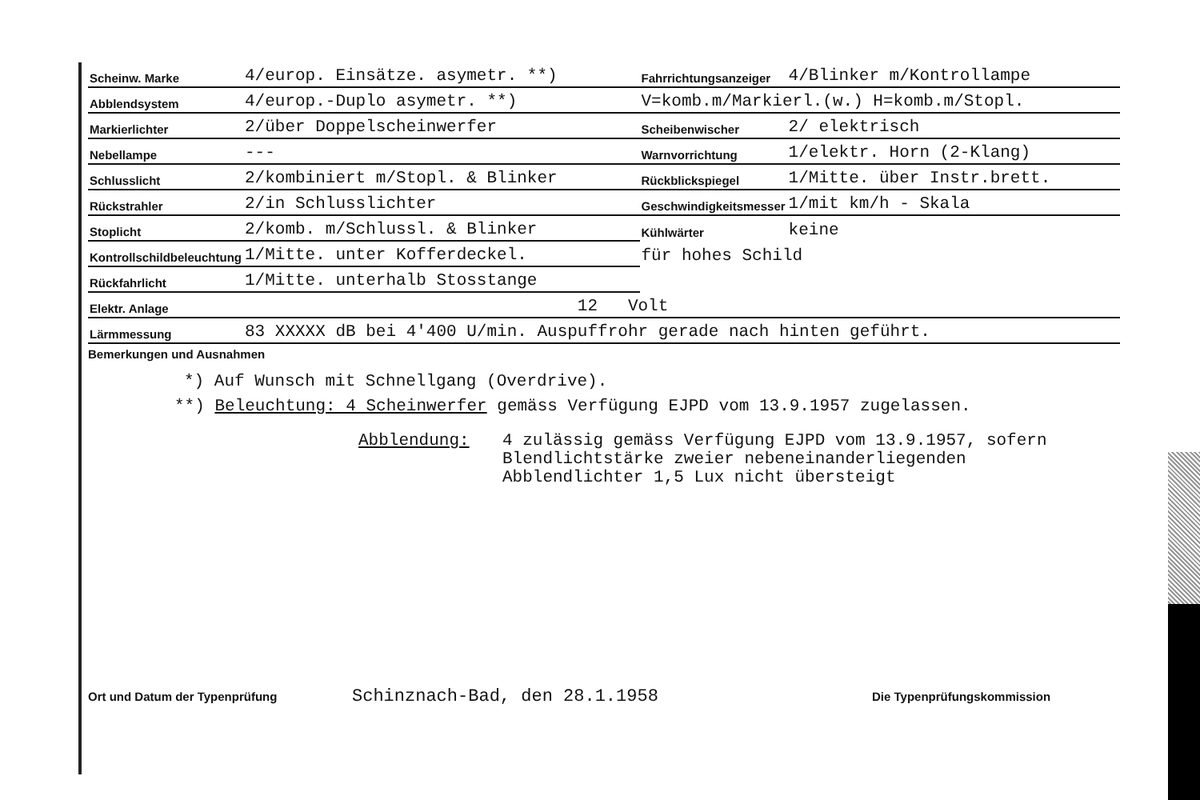| Scheinw. Marke | 4/europ. Einsätze. asymetr. **) | Fahrrichtungsanzeiger | 4/Blinker m/Kontrollampe |
| Abblendsystem | 4/europ.-Duplo asymetr. **) | V=komb.m/Markierl.(w.) H=komb.m/Stopl. | |
| Markierlichter | 2/über Doppelscheinwerfer | Scheibenwischer | 2/ elektrisch |
| Nebellampe | --- | Warnvorrichtung | 1/elektr. Horn (2-Klang) |
| Schlusslicht | 2/kombiniert m/Stopl. & Blinker | Rückblickspiegel | 1/Mitte. über Instr.brett. |
| Rückstrahler | 2/in Schlusslichter | Geschwindigkeitsmesser | 1/mit km/h - Skala |
| Stoplicht | 2/komb. m/Schlussl. & Blinker | Kühlwärter | keine |
| Kontrollschildbeleuchtung | 1/Mitte. unter Kofferdeckel. | für hohes Schild | |
| Rückfahrlicht | 1/Mitte. unterhalb Stosstange | | |
| Elektr. Anlage | 12 Volt | | |
| Lärmmessung | 83 XXXXX dB bei 4'400 U/min. Auspuffrohr gerade nach hinten geführt. | | |
Bemerkungen und Ausnahmen
*) Auf Wunsch mit Schnellgang (Overdrive).
**) Beleuchtung: 4 Scheinwerfer gemäss Verfügung EJPD vom 13.9.1957 zugelassen.
Abblendung: 4 zulässig gemäss Verfügung EJPD vom 13.9.1957, sofern Blendlichtstärke zweier nebeneinanderliegenden Abblendlichter 1,5 Lux nicht übersteigt
Ort und Datum der Typenprüfung Schinznach-Bad, den 28.1.1958 Die Typenprüfungskommission